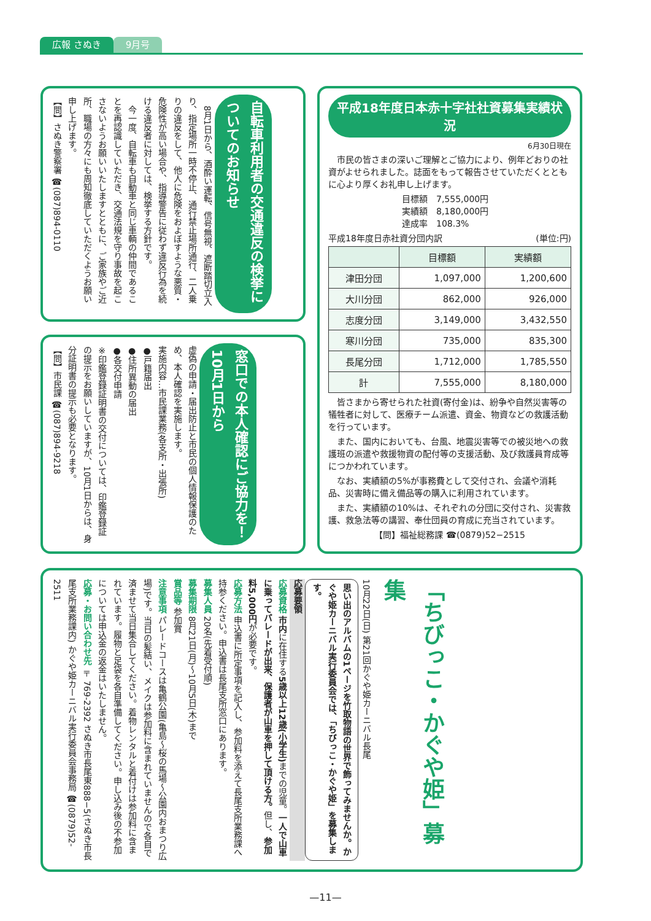広報 さぬき 9月号
自転車利用者の交通違反の検挙についてのお知らせ
　8月1日から、酒酔い運転、信号無視、遮断踏切立入り、指定場所一時不停止、通行禁止場所通行、二人乗りの違反をして、他人に危険をおよぼすような悪質・危険性が高い場合や、指導警告に従わず違反行為を続ける違反者に対しては、検挙する方針です。
　今一度、自転車も自動車と同じ車輌の仲間であることを再認識していただき、交通法規を守り事故を起こさないようお願いいたしますとともに、ご家族やご近所、職場の方々にも周知徹底していただくようお願い申し上げます。
【問】さぬき警察署 ☎(087)894-0110
窓口での本人確認にご協力を！ 10月1日から
虚偽の申請・届出防止と市民の個人情報保護のため、本人確認を実施します。
実施内容…市民課業務(各支所・出張所)
●戸籍届出
●住所異動の届出
●各交付申請
※印鑑登録証明書の交付については、印鑑登録証の提示をお願いしていますが、10月1日からは、身分証明書の提示も必要となります。
【問】市民課 ☎(087)894-9218
平成18年度日本赤十字社社資募集実績状況
6月30日現在
　市民の皆さまの深いご理解とご協力により、例年どおりの社資がよせられました。誌面をもって報告させていただくとともに心より厚くお礼申し上げます。
目標額　7,555,000円
実績額　8,180,000円
達成率　108.3%
平成18年度日赤社資分団内訳　(単位:円)
| | 目標額 | 実績額 |
| --- | --- | --- |
| 津田分団 | 1,097,000 | 1,200,600 |
| 大川分団 | 862,000 | 926,000 |
| 志度分団 | 3,149,000 | 3,432,550 |
| 寒川分団 | 735,000 | 835,300 |
| 長尾分団 | 1,712,000 | 1,785,550 |
| 計 | 7,555,000 | 8,180,000 |
　皆さまから寄せられた社資(寄付金)は、紛争や自然災害等の犠牲者に対して、医療チーム派遣、資金、物資などの救護活動を行っています。
　また、国内においても、台風、地震災害等での被災地への救護班の派遣や救援物資の配付等の支援活動、及び救護員育成等につかわれています。
　なお、実績額の5%が事務費として交付され、会議や消耗品、災害時に備え備品等の購入に利用されています。
　また、実績額の10%は、それぞれの分団に交付され、災害救護、救急法等の講習、奉仕団員の育成に充当されています。
【問】福祉総務課 ☎(0879)52−2515
「ちびっこ・かぐや姫」募集
10月22日(日) 第21回かぐや姫カーニバル長尾
思い出のアルバムの1ページを竹取物語の世界で飾ってみませんか。かぐや姫カーニバル実行委員会では、「ちびっこ・かぐや姫」を募集します。
応募要領
応募資格 市内に在住する5歳以上12歳(小学生) までの児童。一人で山車に乗ってパレードが出来、保護者が山車を押して頂ける方。但し、参加料5,000円が必要です。
応募方法 申込書に所定事項を記入し、参加料を添えて長尾支所業務課へ持参ください。申込書は長尾支所窓口にあります。
募集人員 20名(先着受付順)
募集期限 8月21日(月)〜10月5日(木)まで
賞品等 参加賞
注意事項 パレードコースは亀鶴公園(亀島〜桜の馬場〜公園内おまつり広場)です。当日の髪結い、メイクは参加料に含まれていませんので各自で済ませて当日集合してください。着物レンタルと着付けは参加料に含まれています。履物と足袋を各自準備してください。申し込み後の不参加については申込金の返金はいたしません。
応募・お問い合わせ先 〒769-2392 さぬき市長尾東888−5(さぬき市長尾支所業務課内) かぐや姫カーニバル実行委員会事務局 ☎(0879)52-2511
—11—